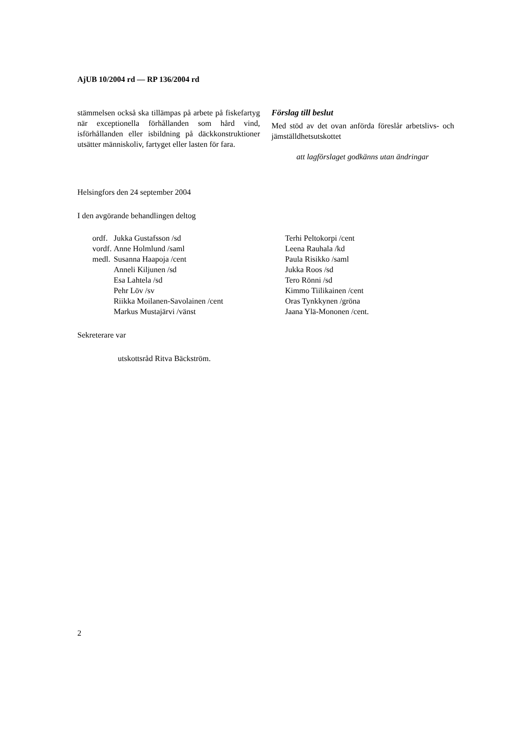AjUB 10/2004 rd — RP 136/2004 rd
stämmelsen också ska tillämpas på arbete på fiskefartyg när exceptionella förhållanden som hård vind, isförhållanden eller isbildning på däckkonstruktioner utsätter människoliv, fartyget eller lasten för fara.
Förslag till beslut
Med stöd av det ovan anförda föreslår arbetslivs- och jämställdhetsutskottet
att lagförslaget godkänns utan ändringar
Helsingfors den 24 september 2004
I den avgörande behandlingen deltog
| ordf. | Jukka Gustafsson /sd |
| vordf. | Anne Holmlund /saml |
| medl. | Susanna Haapoja /cent |
| | Anneli Kiljunen /sd |
| | Esa Lahtela /sd |
| | Pehr Löv /sv |
| | Riikka Moilanen-Savolainen /cent |
| | Markus Mustajärvi /vänst |
Terhi Peltokorpi /cent
Leena Rauhala /kd
Paula Risikko /saml
Jukka Roos /sd
Tero Rönni /sd
Kimmo Tiilikainen /cent
Oras Tynkkynen /gröna
Jaana Ylä-Mononen /cent.
Sekreterare var
utskottsråd Ritva Bäckström.
2